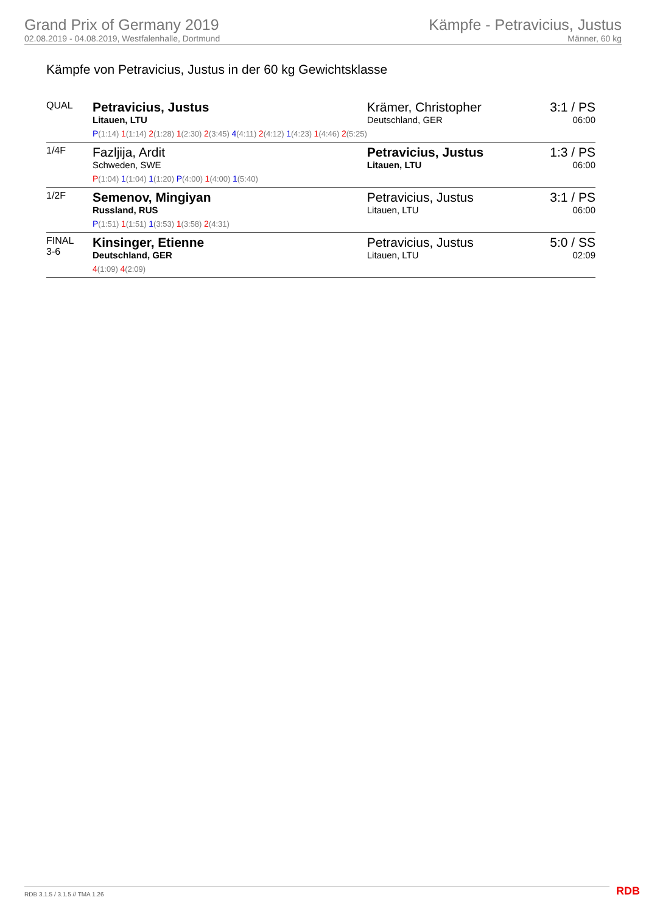Grand Prix of Germany 2019
02.08.2019 - 04.08.2019, Westfalenhalle, Dortmund
Kämpfe - Petravicius, Justus
Männer, 60 kg
Kämpfe von Petravicius, Justus in der 60 kg Gewichtsklasse
| QUAL | Petravicius, Justus Litauen, LTU P (1:14) 1 (1:14) 2 (1:28) 1 (2:30) 2 (3:45) 4 (4:11) 2 (4:12) 1 (4:23) 1 (4:46) 2 (5:25) | Krämer, Christopher Deutschland, GER | 3:1 / PS 06:00 |
| 1/4F | Fazljija, Ardit Schweden, SWE P (1:04) 1 (1:04) 1 (1:20) P (4:00) 1 (4:00) 1 (5:40) | Petravicius, Justus Litauen, LTU | 1:3 / PS 06:00 |
| 1/2F | Semenov, Mingiyan Russland, RUS P (1:51) 1 (1:51) 1 (3:53) 1 (3:58) 2 (4:31) | Petravicius, Justus Litauen, LTU | 3:1 / PS 06:00 |
| FINAL 3-6 | Kinsinger, Etienne Deutschland, GER 4 (1:09) 4 (2:09) | Petravicius, Justus Litauen, LTU | 5:0 / SS 02:09 |
RDB 3.1.5 / 3.1.5 // TMA 1.26 RDB